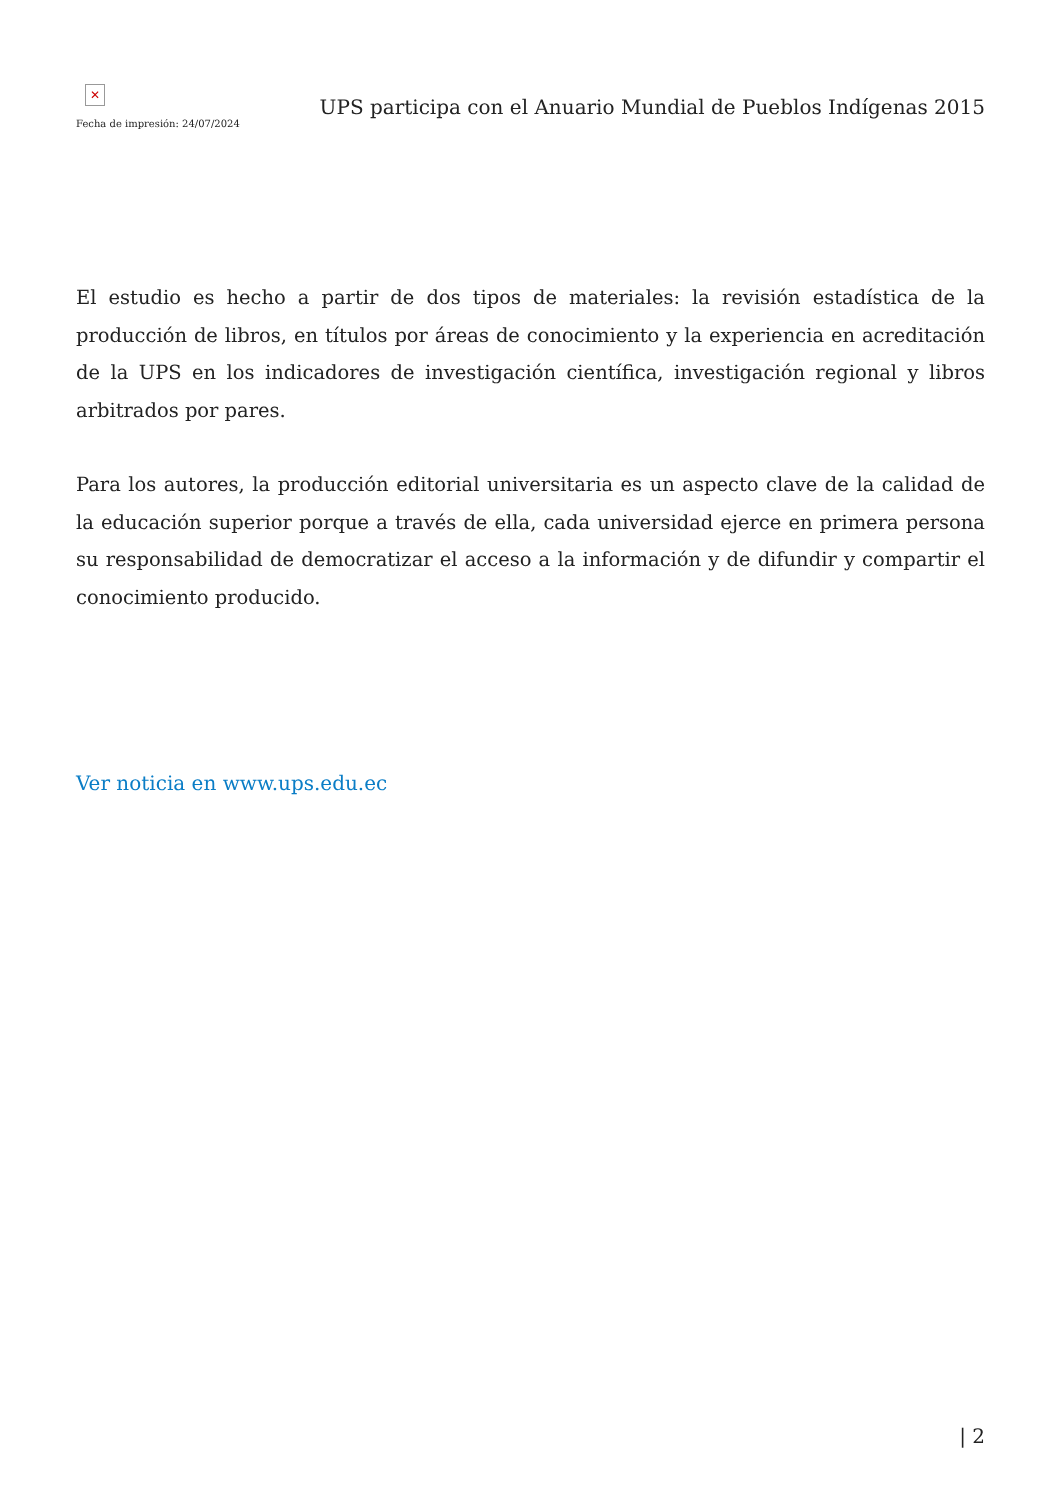✕
Fecha de impresión: 24/07/2024
UPS participa con el Anuario Mundial de Pueblos Indígenas 2015
El estudio es hecho a partir de dos tipos de materiales: la revisión estadística de la producción de libros, en títulos por áreas de conocimiento y la experiencia en acreditación de la UPS en los indicadores de investigación científica, investigación regional y libros arbitrados por pares.
Para los autores, la producción editorial universitaria es un aspecto clave de la calidad de la educación superior porque a través de ella, cada universidad ejerce en primera persona su responsabilidad de democratizar el acceso a la información y de difundir y compartir el conocimiento producido.
Ver noticia en www.ups.edu.ec
| 2